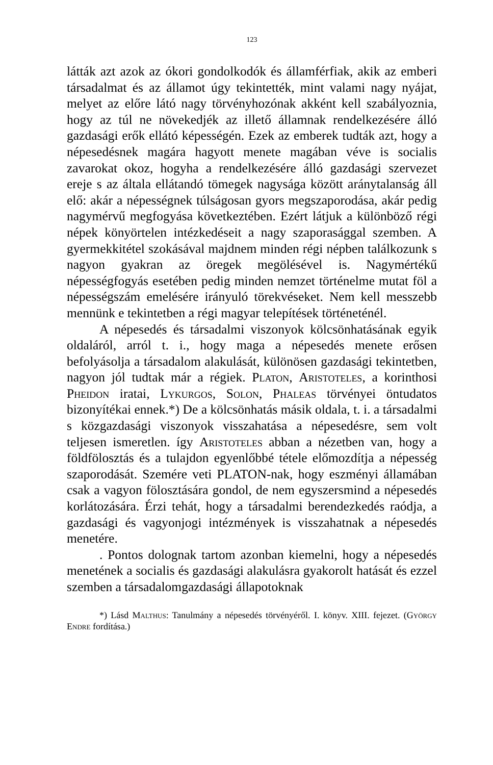123
látták azt azok az ókori gondolkodók és államférfiak, akik az emberi társadalmat és az államot úgy tekintették, mint valami nagy nyájat, melyet az előre látó nagy törvényhozónak akként kell szabályoznia, hogy az túl ne növekedjék az illető államnak rendelkezésére álló gazdasági erők ellátó képességén. Ezek az emberek tudták azt, hogy a népesedésnek magára hagyott menete magában véve is socialis zavarokat okoz, hogyha a rendelkezésére álló gazdasági szervezet ereje s az általa ellátandó tömegek nagysága között aránytalanság áll elő: akár a népességnek túlságosan gyors megszaporodása, akár pedig nagymérvű megfogyása következtében. Ezért látjuk a különböző régi népek könyörtelen intézkedéseit a nagy szaporasággal szemben. A gyermekkitétel szokásával majdnem minden régi népben találkozunk s nagyon gyakran az öregek megölésével is. Nagymértékű népességfogyás esetében pedig minden nemzet történelme mutat föl a népességszám emelésére irányuló törekvéseket. Nem kell messzebb mennünk e tekintetben a régi magyar telepítések történeténél.
A népesedés és társadalmi viszonyok kölcsönhatásának egyik oldaláról, arról t. i., hogy maga a népesedés menete erősen befolyásolja a társadalom alakulását, különösen gazdasági tekintetben, nagyon jól tudtak már a régiek. Platon, Aristoteles, a korinthosi Pheidon iratai, Lykurgos, Solon, Phaleas törvényei öntudatos bizonyítékai ennek.*) De a kölcsönhatás másik oldala, t. i. a társadalmi s közgazdasági viszonyok visszahatása a népesedésre, sem volt teljesen ismeretlen. így Aristoteles abban a nézetben van, hogy a földfölosztás és a tulajdon egyenlőbbé tétele előmozdítja a népesség szaporodását. Szemére veti PLATON-nak, hogy eszményi államában csak a vagyon fölosztására gondol, de nem egyszersmind a népesedés korlátozására. Érzi tehát, hogy a társadalmi berendezkedés raódja, a gazdasági és vagyonjogi intézmények is visszahatnak a népesedés menetére.
. Pontos dolognak tartom azonban kiemelni, hogy a népesedés menetének a socialis és gazdasági alakulásra gyakorolt hatását és ezzel szemben a társadalomgazdasági állapotoknak
*) Lásd Malthus: Tanulmány a népesedés törvényéről. I. könyv. XIII. fejezet. (György Endre fordítása.)